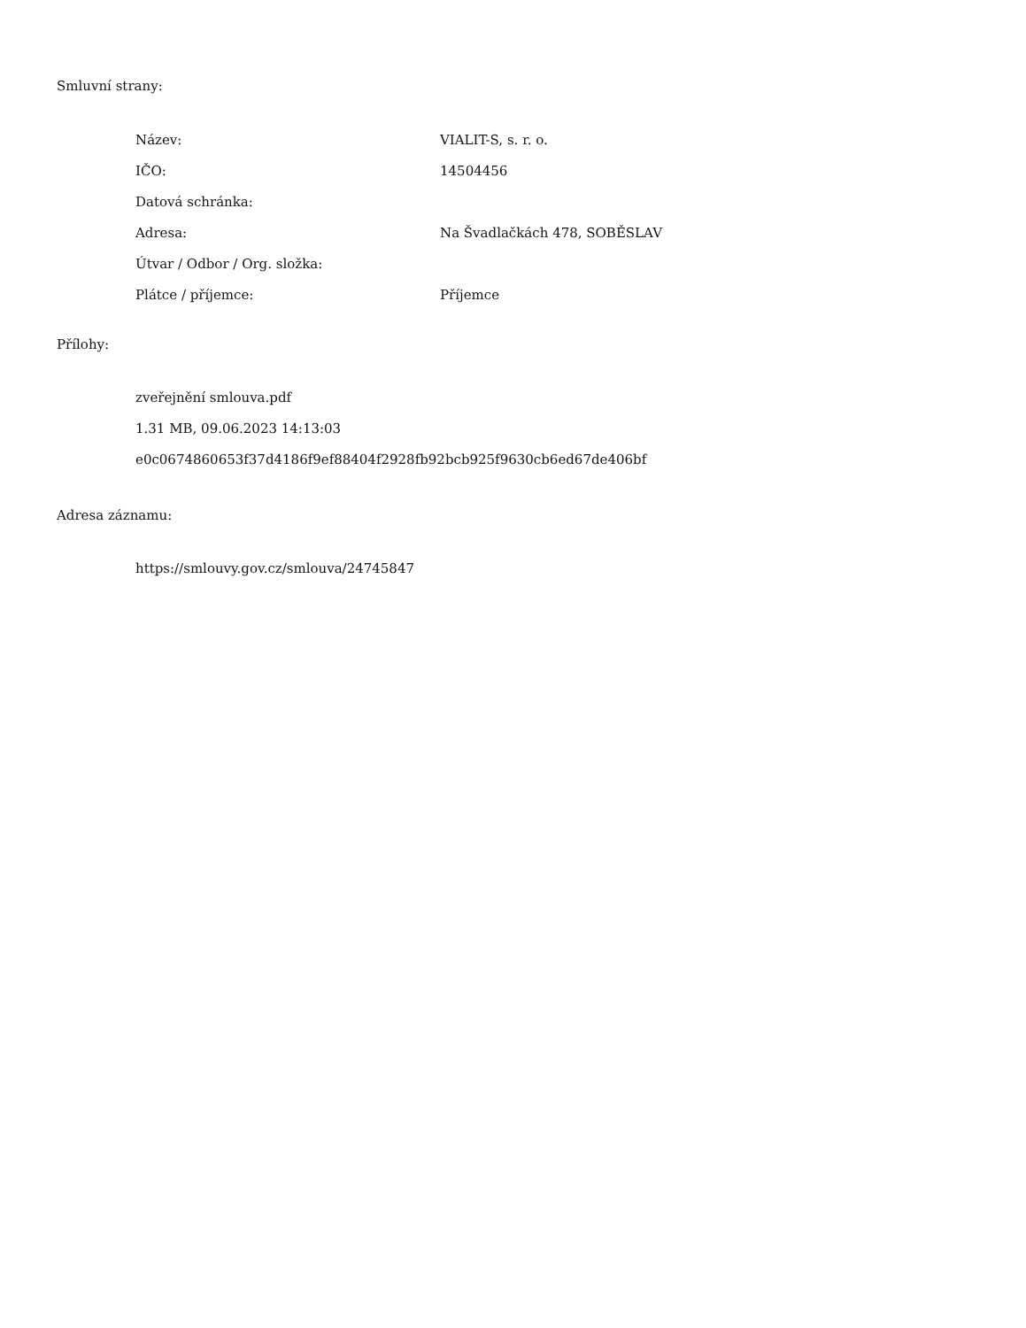Smluvní strany:
| Název: | VIALIT-S, s. r. o. |
| IČO: | 14504456 |
| Datová schránka: | |
| Adresa: | Na Švadlačkách 478, SOBĚSLAV |
| Útvar / Odbor / Org. složka: | |
| Plátce / příjemce: | Příjemce |
Přílohy:
zveřejnění smlouva.pdf
1.31 MB, 09.06.2023 14:13:03
e0c0674860653f37d4186f9ef88404f2928fb92bcb925f9630cb6ed67de406bf
Adresa záznamu:
https://smlouvy.gov.cz/smlouva/24745847